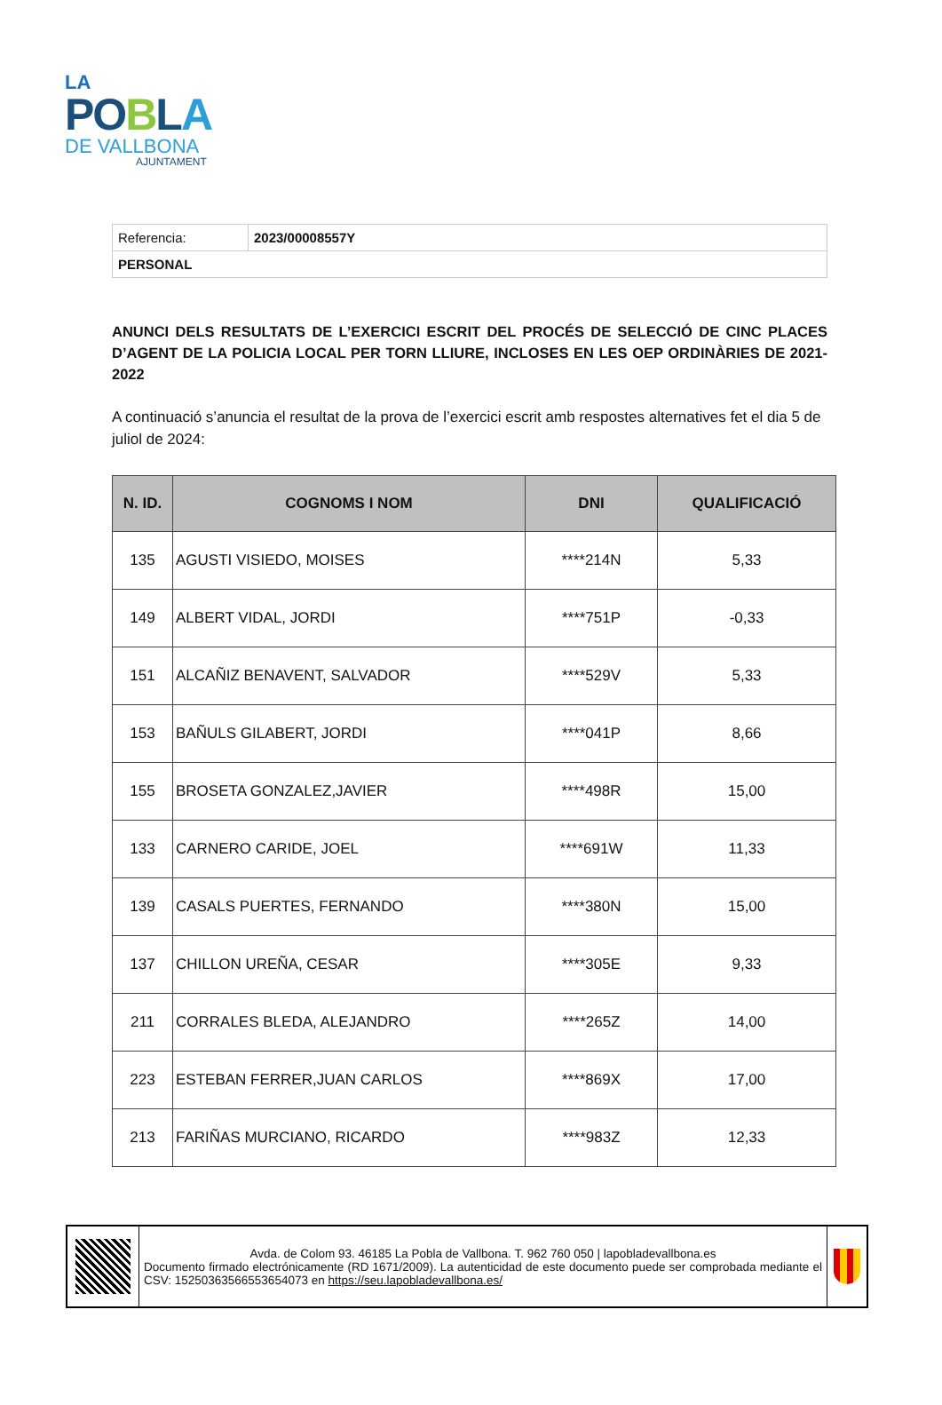LA
PO BLA
DE VALLBONA
AJUNTAMENT
| Referencia: | 2023/00008557Y |
| PERSONAL | |
ANUNCI DELS RESULTATS DE L’EXERCICI ESCRIT DEL PROCÉS DE SELECCIÓ DE CINC PLACES D’AGENT DE LA POLICIA LOCAL PER TORN LLIURE, INCLOSES EN LES OEP ORDINÀRIES DE 2021-2022
A continuació s’anuncia el resultat de la prova de l’exercici escrit amb respostes alternatives fet el dia 5 de juliol de 2024:
| N. ID. | COGNOMS I NOM | DNI | QUALIFICACIÓ |
| --- | --- | --- | --- |
| 135 | AGUSTI VISIEDO, MOISES | ****214N | 5,33 |
| 149 | ALBERT VIDAL, JORDI | ****751P | -0,33 |
| 151 | ALCAÑIZ BENAVENT, SALVADOR | ****529V | 5,33 |
| 153 | BAÑULS GILABERT, JORDI | ****041P | 8,66 |
| 155 | BROSETA GONZALEZ,JAVIER | ****498R | 15,00 |
| 133 | CARNERO CARIDE, JOEL | ****691W | 11,33 |
| 139 | CASALS PUERTES, FERNANDO | ****380N | 15,00 |
| 137 | CHILLON UREÑA, CESAR | ****305E | 9,33 |
| 211 | CORRALES BLEDA, ALEJANDRO | ****265Z | 14,00 |
| 223 | ESTEBAN FERRER,JUAN CARLOS | ****869X | 17,00 |
| 213 | FARIÑAS MURCIANO, RICARDO | ****983Z | 12,33 |
| | Avda. de Colom 93. 46185 La Pobla de Vallbona. T. 962 760 050 / lapobladevallbona.es Documento firmado electrónicamente (RD 1671/2009). La autenticidad de este documento puede ser comprobada mediante el CSV: 15250363566553654073 en https://seu.lapobladevallbona.es/ | |